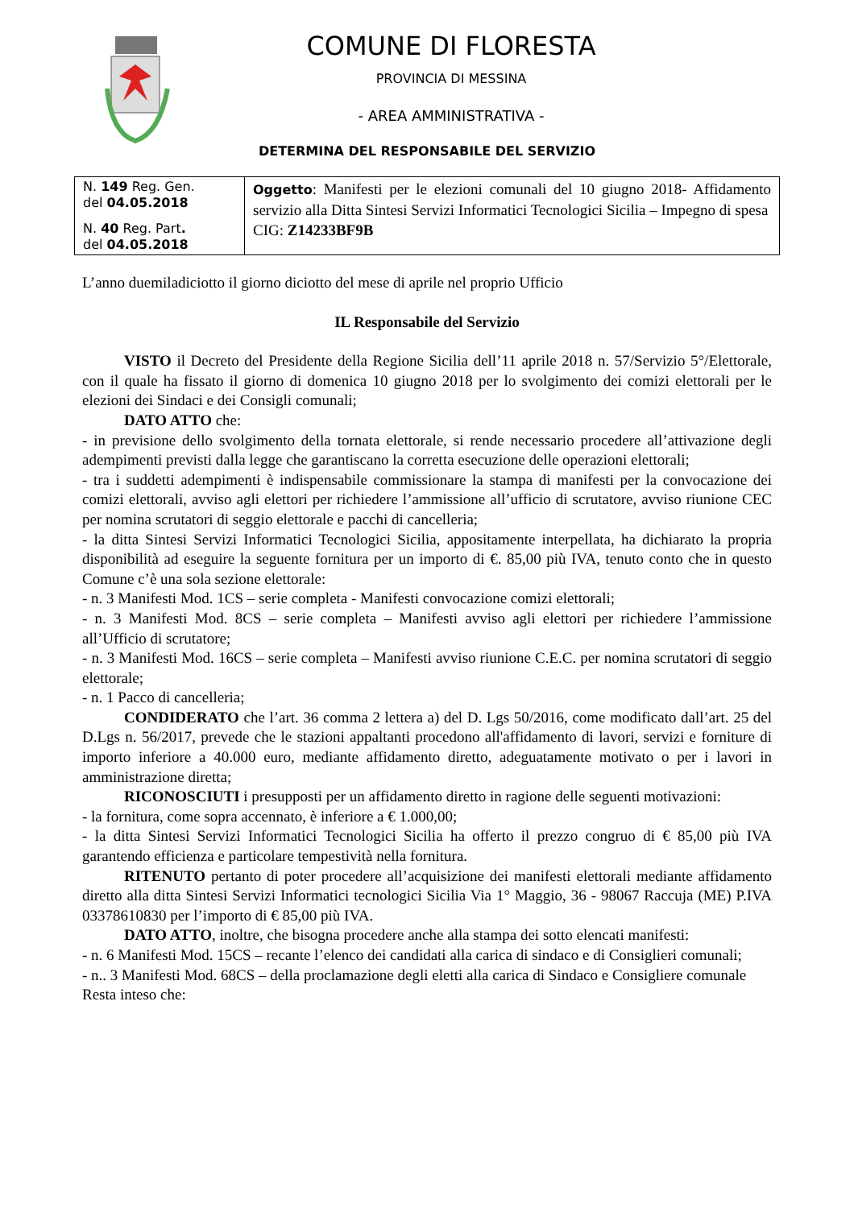COMUNE DI FLORESTA
PROVINCIA DI MESSINA
- AREA AMMINISTRATIVA -
DETERMINA DEL RESPONSABILE DEL SERVIZIO
| N. 149 Reg. Gen. del 04.05.2018 N. 40 Reg. Part . del 04.05.2018 | Oggetto : Manifesti per le elezioni comunali del 10 giugno 2018- Affidamento servizio alla Ditta Sintesi Servizi Informatici Tecnologici Sicilia – Impegno di spesa CIG: Z14233BF9B |
L’anno duemiladiciotto il giorno diciotto del mese di aprile nel proprio Ufficio
IL Responsabile del Servizio
VISTO il Decreto del Presidente della Regione Sicilia dell’11 aprile 2018 n. 57/Servizio 5°/Elettorale, con il quale ha fissato il giorno di domenica 10 giugno 2018 per lo svolgimento dei comizi elettorali per le elezioni dei Sindaci e dei Consigli comunali;
DATO ATTO che:
- in previsione dello svolgimento della tornata elettorale, si rende necessario procedere all’attivazione degli adempimenti previsti dalla legge che garantiscano la corretta esecuzione delle operazioni elettorali;
- tra i suddetti adempimenti è indispensabile commissionare la stampa di manifesti per la convocazione dei comizi elettorali, avviso agli elettori per richiedere l’ammissione all’ufficio di scrutatore, avviso riunione CEC per nomina scrutatori di seggio elettorale e pacchi di cancelleria;
- la ditta Sintesi Servizi Informatici Tecnologici Sicilia, appositamente interpellata, ha dichiarato la propria disponibilità ad eseguire la seguente fornitura per un importo di €. 85,00 più IVA, tenuto conto che in questo Comune c’è una sola sezione elettorale:
- n. 3 Manifesti Mod. 1CS – serie completa - Manifesti convocazione comizi elettorali;
- n. 3 Manifesti Mod. 8CS – serie completa – Manifesti avviso agli elettori per richiedere l’ammissione all’Ufficio di scrutatore;
- n. 3 Manifesti Mod. 16CS – serie completa – Manifesti avviso riunione C.E.C. per nomina scrutatori di seggio elettorale;
- n. 1 Pacco di cancelleria;
CONDIDERATO che l’art. 36 comma 2 lettera a) del D. Lgs 50/2016, come modificato dall’art. 25 del D.Lgs n. 56/2017, prevede che le stazioni appaltanti procedono all'affidamento di lavori, servizi e forniture di importo inferiore a 40.000 euro, mediante affidamento diretto, adeguatamente motivato o per i lavori in amministrazione diretta;
RICONOSCIUTI i presupposti per un affidamento diretto in ragione delle seguenti motivazioni:
- la fornitura, come sopra accennato, è inferiore a € 1.000,00;
- la ditta Sintesi Servizi Informatici Tecnologici Sicilia ha offerto il prezzo congruo di € 85,00 più IVA garantendo efficienza e particolare tempestività nella fornitura.
RITENUTO pertanto di poter procedere all’acquisizione dei manifesti elettorali mediante affidamento diretto alla ditta Sintesi Servizi Informatici tecnologici Sicilia Via 1° Maggio, 36 - 98067 Raccuja (ME) P.IVA 03378610830 per l’importo di € 85,00 più IVA.
DATO ATTO, inoltre, che bisogna procedere anche alla stampa dei sotto elencati manifesti:
- n. 6 Manifesti Mod. 15CS – recante l’elenco dei candidati alla carica di sindaco e di Consiglieri comunali;
- n.. 3 Manifesti Mod. 68CS – della proclamazione degli eletti alla carica di Sindaco e Consigliere comunale
Resta inteso che: